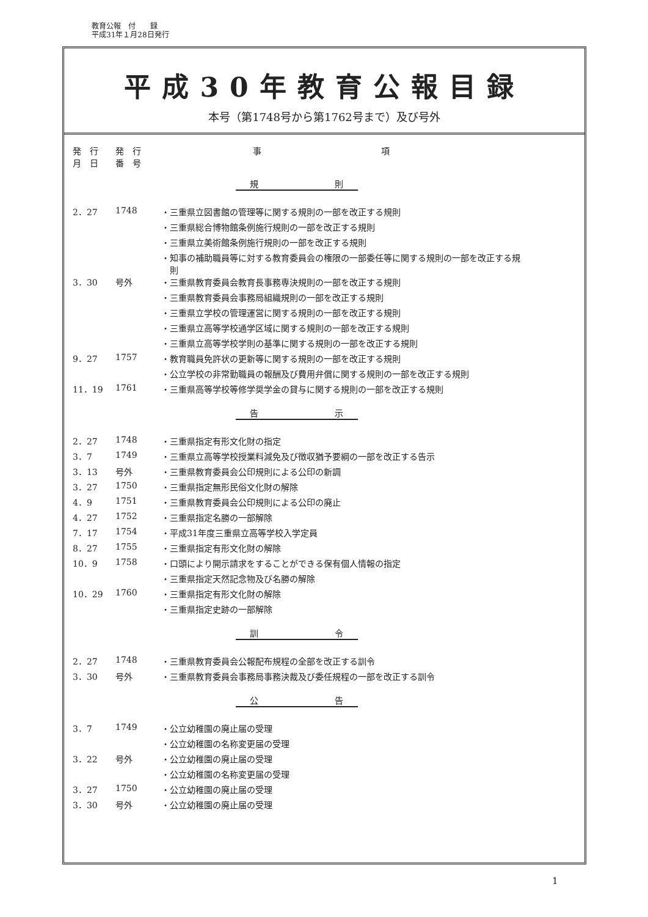教育公報　付　　録
平成31年１月28日発行
平成30年教育公報目録
本号（第1748号から第1762号まで）及び号外
| 発 行 月 日 | 発 行 番 号 | 事 項 |
| --- | --- | --- |
| 規 則 | | |
| 2．27 | 1748 | ・三重県立図書館の管理等に関する規則の一部を改正する規則 |
| | | ・三重県総合博物館条例施行規則の一部を改正する規則 |
| | | ・三重県立美術館条例施行規則の一部を改正する規則 |
| | | ・知事の補助職員等に対する教育委員会の権限の一部委任等に関する規則の一部を改正する規 則 |
| 3．30 | 号外 | ・三重県教育委員会教育長事務専決規則の一部を改正する規則 |
| | | ・三重県教育委員会事務局組織規則の一部を改正する規則 |
| | | ・三重県立学校の管理運営に関する規則の一部を改正する規則 |
| | | ・三重県立高等学校通学区域に関する規則の一部を改正する規則 |
| | | ・三重県立高等学校学則の基準に関する規則の一部を改正する規則 |
| 9．27 | 1757 | ・教育職員免許状の更新等に関する規則の一部を改正する規則 |
| | | ・公立学校の非常勤職員の報酬及び費用弁償に関する規則の一部を改正する規則 |
| 11．19 | 1761 | ・三重県高等学校等修学奨学金の貸与に関する規則の一部を改正する規則 |
| 告 示 | | |
| 2．27 | 1748 | ・三重県指定有形文化財の指定 |
| 3．7 | 1749 | ・三重県立高等学校授業料減免及び徴収猶予要綱の一部を改正する告示 |
| 3．13 | 号外 | ・三重県教育委員会公印規則による公印の新調 |
| 3．27 | 1750 | ・三重県指定無形民俗文化財の解除 |
| 4．9 | 1751 | ・三重県教育委員会公印規則による公印の廃止 |
| 4．27 | 1752 | ・三重県指定名勝の一部解除 |
| 7．17 | 1754 | ・平成31年度三重県立高等学校入学定員 |
| 8．27 | 1755 | ・三重県指定有形文化財の解除 |
| 10．9 | 1758 | ・口頭により開示請求をすることができる保有個人情報の指定 |
| | | ・三重県指定天然記念物及び名勝の解除 |
| 10．29 | 1760 | ・三重県指定有形文化財の解除 |
| | | ・三重県指定史跡の一部解除 |
| 訓 令 | | |
| 2．27 | 1748 | ・三重県教育委員会公報配布規程の全部を改正する訓令 |
| 3．30 | 号外 | ・三重県教育委員会事務局事務決裁及び委任規程の一部を改正する訓令 |
| 公 告 | | |
| 3．7 | 1749 | ・公立幼稚園の廃止届の受理 |
| | | ・公立幼稚園の名称変更届の受理 |
| 3．22 | 号外 | ・公立幼稚園の廃止届の受理 |
| | | ・公立幼稚園の名称変更届の受理 |
| 3．27 | 1750 | ・公立幼稚園の廃止届の受理 |
| 3．30 | 号外 | ・公立幼稚園の廃止届の受理 |
1